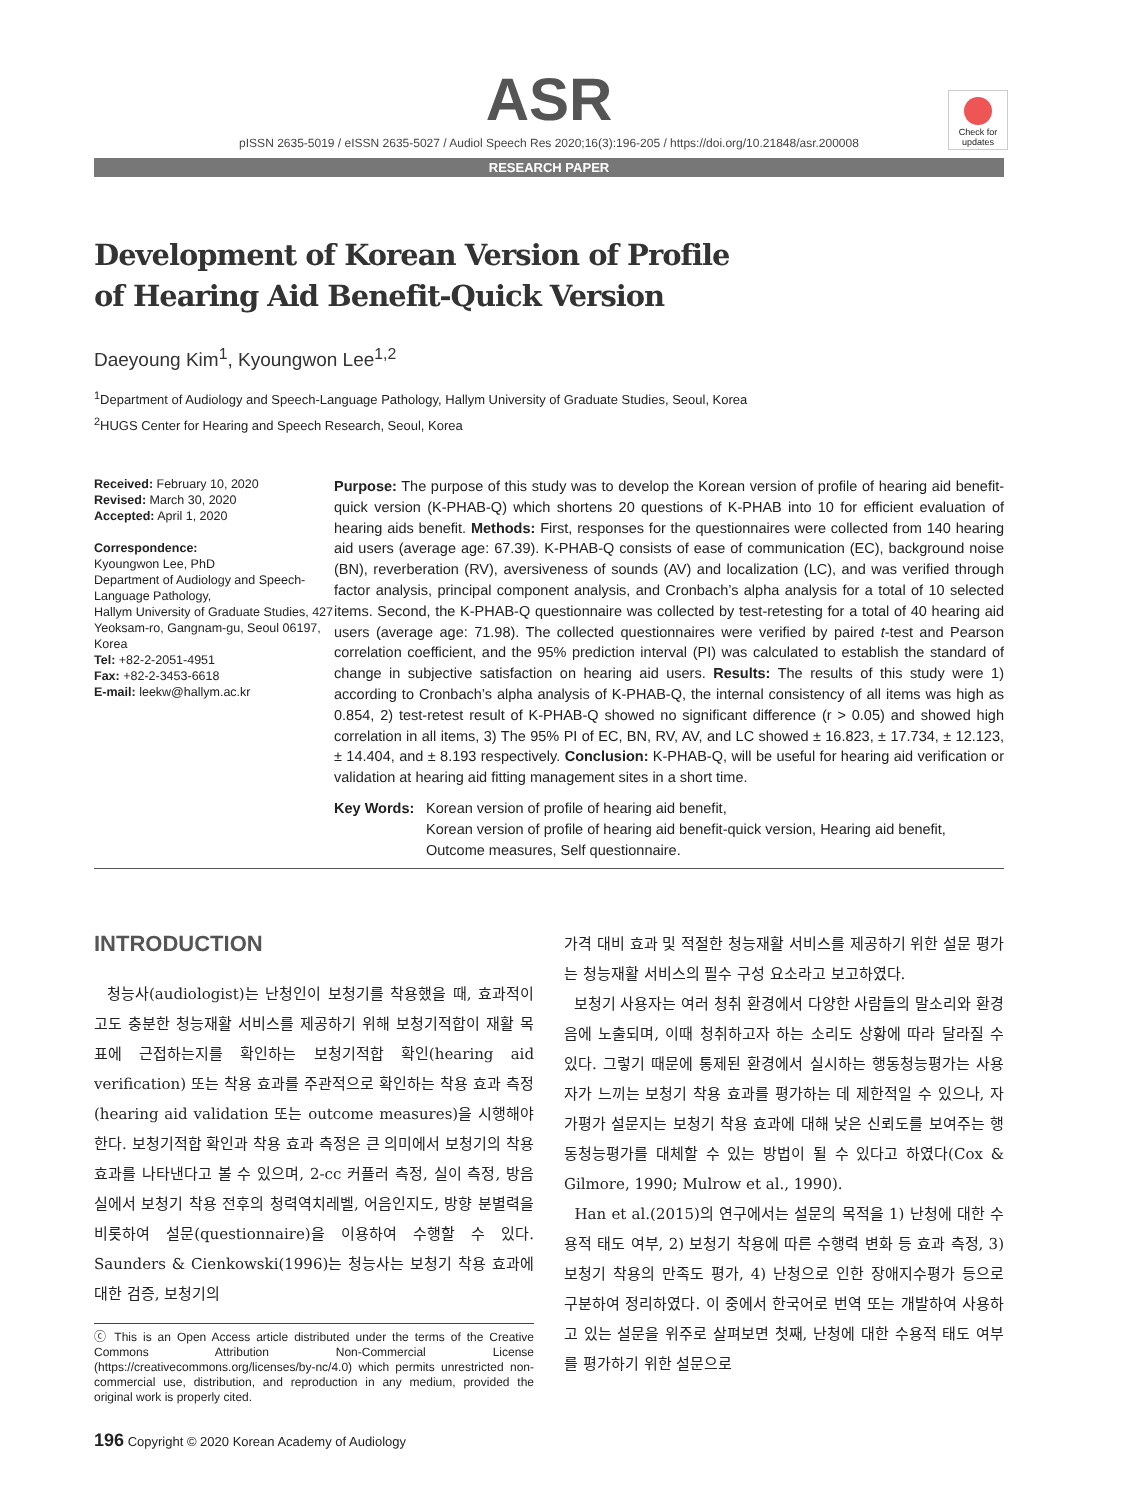Check for updates
ASR
pISSN 2635-5019 / eISSN 2635-5027 / Audiol Speech Res 2020;16(3):196-205 / https://doi.org/10.21848/asr.200008
RESEARCH PAPER
Development of Korean Version of Profile
of Hearing Aid Benefit-Quick Version
Daeyoung Kim<sup>1</sup>, Kyoungwon Lee<sup>1,2</sup>
<sup>1</sup> Department of Audiology and Speech-Language Pathology, Hallym University of Graduate Studies, Seoul, Korea
<sup>2</sup>HUGS Center for Hearing and Speech Research, Seoul, Korea
Received: February 10, 2020
Revised: March 30, 2020
Accepted: April 1, 2020
Correspondence:
Kyoungwon Lee, PhD
Department of Audiology and Speech-Language Pathology,
Hallym University of Graduate Studies, 427 Yeoksam-ro, Gangnam-gu, Seoul 06197, Korea
Tel: +82-2-2051-4951
Fax: +82-2-3453-6618
E-mail: leekw@hallym.ac.kr
Purpose: The purpose of this study was to develop the Korean version of profile of hearing aid benefit-quick version (K-PHAB-Q) which shortens 20 questions of K-PHAB into 10 for efficient evaluation of hearing aids benefit. Methods: First, responses for the questionnaires were collected from 140 hearing aid users (average age: 67.39). K-PHAB-Q consists of ease of communication (EC), background noise (BN), reverberation (RV), aversiveness of sounds (AV) and localization (LC), and was verified through factor analysis, principal component analysis, and Cronbach’s alpha analysis for a total of 10 selected items. Second, the K-PHAB-Q questionnaire was collected by test-retesting for a total of 40 hearing aid users (average age: 71.98). The collected questionnaires were verified by paired t-test and Pearson correlation coefficient, and the 95% prediction interval (PI) was calculated to establish the standard of change in subjective satisfaction on hearing aid users. Results: The results of this study were 1) according to Cronbach’s alpha analysis of K-PHAB-Q, the internal consistency of all items was high as 0.854, 2) test-retest result of K-PHAB-Q showed no significant difference (r > 0.05) and showed high correlation in all items, 3) The 95% PI of EC, BN, RV, AV, and LC showed ± 16.823, ± 17.734, ± 12.123, ± 14.404, and ± 8.193 respectively. Conclusion: K-PHAB-Q, will be useful for hearing aid verification or validation at hearing aid fitting management sites in a short time.
Key Words: Korean version of profile of hearing aid benefit,
Korean version of profile of hearing aid benefit-quick version, Hearing aid benefit,
Outcome measures, Self questionnaire.
INTRODUCTION
청능사(audiologist)는 난청인이 보청기를 착용했을 때, 효과적이고도 충분한 청능재활 서비스를 제공하기 위해 보청기적합이 재활 목표에 근접하는지를 확인하는 보청기적합 확인(hearing aid verification) 또는 착용 효과를 주관적으로 확인하는 착용 효과 측정(hearing aid validation 또는 outcome measures)을 시행해야 한다. 보청기적합 확인과 착용 효과 측정은 큰 의미에서 보청기의 착용 효과를 나타낸다고 볼 수 있으며, 2-cc 커플러 측정, 실이 측정, 방음실에서 보청기 착용 전후의 청력역치레벨, 어음인지도, 방향 분별력을 비롯하여 설문(questionnaire)을 이용하여 수행할 수 있다. Saunders & Cienkowski(1996)는 청능사는 보청기 착용 효과에 대한 검증, 보청기의
ⓒ This is an Open Access article distributed under the terms of the Creative Commons Attribution Non-Commercial License (https://creativecommons.org/licenses/by-nc/4.0) which permits unrestricted non-commercial use, distribution, and reproduction in any medium, provided the original work is properly cited.
196 Copyright © 2020 Korean Academy of Audiology
가격 대비 효과 및 적절한 청능재활 서비스를 제공하기 위한 설문 평가는 청능재활 서비스의 필수 구성 요소라고 보고하였다.
보청기 사용자는 여러 청취 환경에서 다양한 사람들의 말소리와 환경음에 노출되며, 이때 청취하고자 하는 소리도 상황에 따라 달라질 수 있다. 그렇기 때문에 통제된 환경에서 실시하는 행동청능평가는 사용자가 느끼는 보청기 착용 효과를 평가하는 데 제한적일 수 있으나, 자가평가 설문지는 보청기 착용 효과에 대해 낮은 신뢰도를 보여주는 행동청능평가를 대체할 수 있는 방법이 될 수 있다고 하였다(Cox & Gilmore, 1990; Mulrow et al., 1990).
Han et al.(2015)의 연구에서는 설문의 목적을 1) 난청에 대한 수용적 태도 여부, 2) 보청기 착용에 따른 수행력 변화 등 효과 측정, 3) 보청기 착용의 만족도 평가, 4) 난청으로 인한 장애지수평가 등으로 구분하여 정리하였다. 이 중에서 한국어로 번역 또는 개발하여 사용하고 있는 설문을 위주로 살펴보면 첫째, 난청에 대한 수용적 태도 여부를 평가하기 위한 설문으로